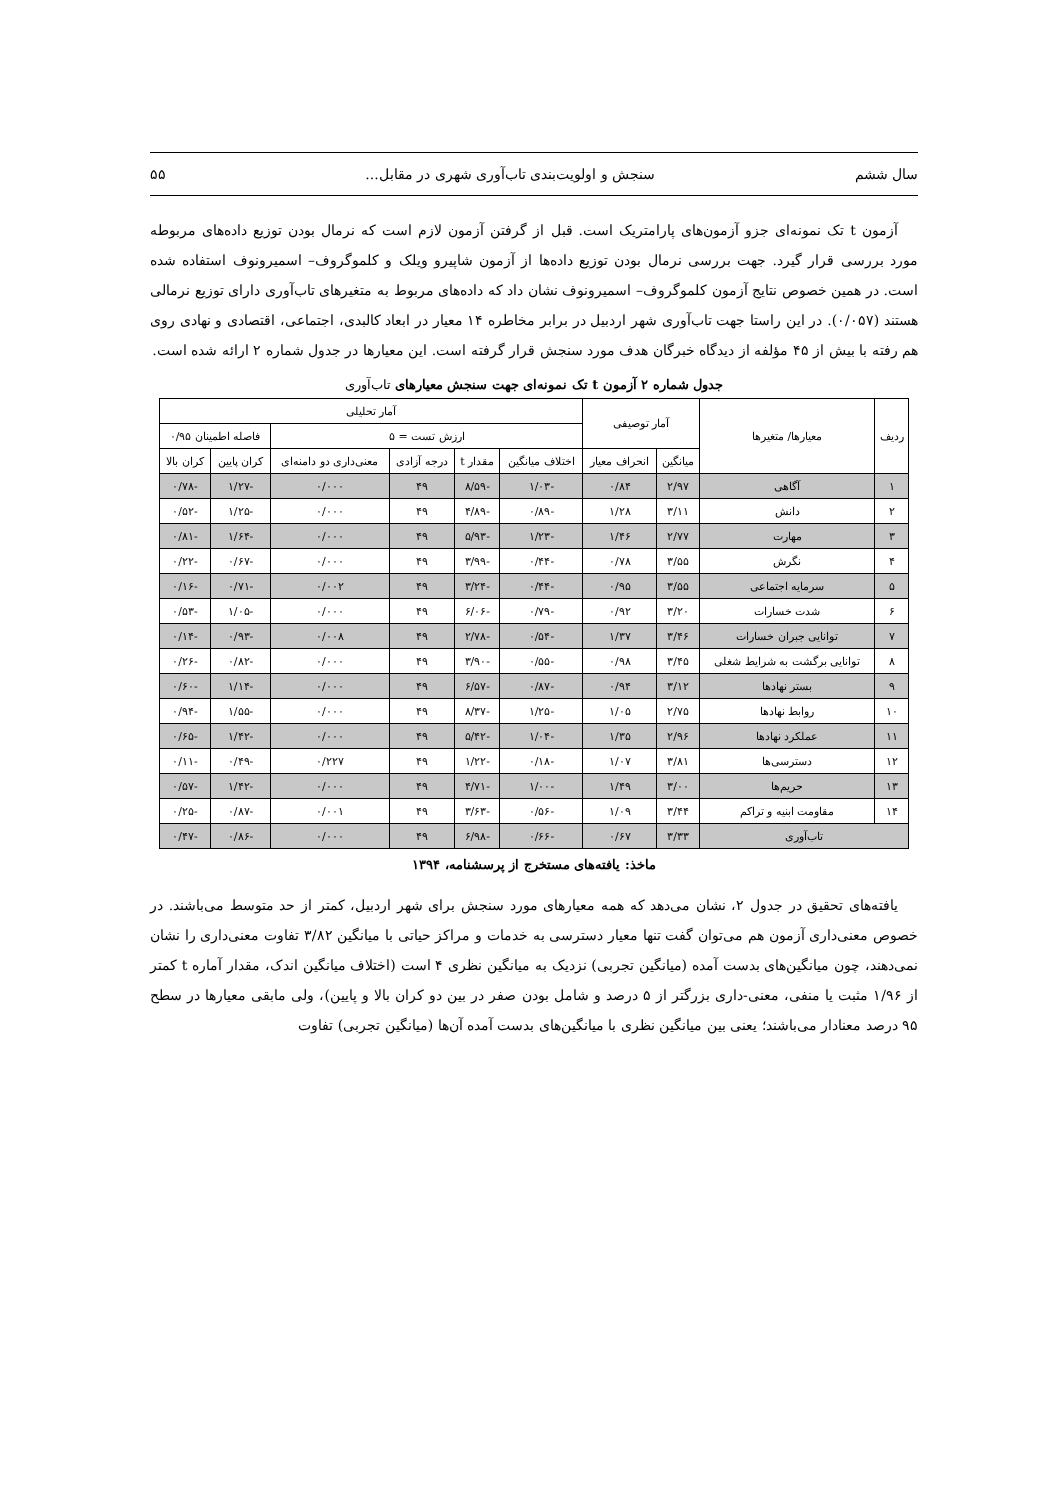سال ششم سنجش و اولویت‌بندی تاب‌آوری شهری در مقابل... ۵۵
آزمون t تک نمونه‌ای جزو آزمون‌های پارامتریک است. قبل از گرفتن آزمون لازم است که نرمال بودن توزیع داده‌های مربوطه مورد بررسی قرار گیرد. جهت بررسی نرمال بودن توزیع داده‌ها از آزمون شاپیرو ویلک و کلموگروف– اسمیرونوف استفاده شده است. در همین خصوص نتایج آزمون کلموگروف– اسمیرونوف نشان داد که داده‌های مربوط به متغیرهای تاب‌آوری دارای توزیع نرمالی هستند (۰/۰۵۷). در این راستا جهت تاب‌آوری شهر اردبیل در برابر مخاطره ۱۴ معیار در ابعاد کالبدی، اجتماعی، اقتصادی و نهادی روی هم رفته با بیش از ۴۵ مؤلفه از دیدگاه خبرگان هدف مورد سنجش قرار گرفته است. این معیارها در جدول شماره ۲ ارائه شده است.
جدول شماره ۲ آزمون t تک نمونه‌ای جهت سنجش معیارهای تاب‌آوری
| ردیف | معیارها/ متغیرها | آمار توصیفی | | آمار تحلیلی | | | | | |
| --- | --- | --- | --- | --- | --- | --- | --- | --- | --- |
| | | | | ارزش تست = ۵ | | | | فاصله اطمینان ۰/۹۵ | |
| | | میانگین | انحراف معیار | اختلاف میانگین | مقدار t | درجه آزادی | معنی‌داری دو دامنه‌ای | کران پایین | کران بالا |
| ۱ | آگاهی | ۲/۹۷ | ۰/۸۴ | -۱/۰۳ | -۸/۵۹ | ۴۹ | ۰/۰۰۰ | -۱/۲۷ | -۰/۷۸ |
| ۲ | دانش | ۳/۱۱ | ۱/۲۸ | -۰/۸۹ | -۴/۸۹ | ۴۹ | ۰/۰۰۰ | -۱/۲۵ | -۰/۵۲ |
| ۳ | مهارت | ۲/۷۷ | ۱/۴۶ | -۱/۲۳ | -۵/۹۳ | ۴۹ | ۰/۰۰۰ | -۱/۶۴ | -۰/۸۱ |
| ۴ | نگرش | ۳/۵۵ | ۰/۷۸ | -۰/۴۴ | -۳/۹۹ | ۴۹ | ۰/۰۰۰ | -۰/۶۷ | -۰/۲۲ |
| ۵ | سرمایه اجتماعی | ۳/۵۵ | ۰/۹۵ | -۰/۴۴ | -۳/۲۴ | ۴۹ | ۰/۰۰۲ | -۰/۷۱ | -۰/۱۶ |
| ۶ | شدت خسارات | ۳/۲۰ | ۰/۹۲ | -۰/۷۹ | -۶/۰۶ | ۴۹ | ۰/۰۰۰ | -۱/۰۵ | -۰/۵۳ |
| ۷ | توانایی جبران خسارات | ۳/۴۶ | ۱/۳۷ | -۰/۵۴ | -۲/۷۸ | ۴۹ | ۰/۰۰۸ | -۰/۹۳ | -۰/۱۴ |
| ۸ | توانایی برگشت به شرایط شغلی | ۳/۴۵ | ۰/۹۸ | -۰/۵۵ | -۳/۹۰ | ۴۹ | ۰/۰۰۰ | -۰/۸۲ | -۰/۲۶ |
| ۹ | بستر نهادها | ۳/۱۲ | ۰/۹۴ | -۰/۸۷ | -۶/۵۷ | ۴۹ | ۰/۰۰۰ | -۱/۱۴ | -۰/۶۰ |
| ۱۰ | روابط نهادها | ۲/۷۵ | ۱/۰۵ | -۱/۲۵ | -۸/۳۷ | ۴۹ | ۰/۰۰۰ | -۱/۵۵ | -۰/۹۴ |
| ۱۱ | عملکرد نهادها | ۲/۹۶ | ۱/۳۵ | -۱/۰۴ | -۵/۴۲ | ۴۹ | ۰/۰۰۰ | -۱/۴۲ | -۰/۶۵ |
| ۱۲ | دسترسی‌ها | ۳/۸۱ | ۱/۰۷ | -۰/۱۸ | -۱/۲۲ | ۴۹ | ۰/۲۲۷ | -۰/۴۹ | -۰/۱۱ |
| ۱۳ | حریم‌ها | ۳/۰۰ | ۱/۴۹ | -۱/۰۰ | -۴/۷۱ | ۴۹ | ۰/۰۰۰ | -۱/۴۲ | -۰/۵۷ |
| ۱۴ | مقاومت ابنیه و تراکم | ۳/۴۴ | ۱/۰۹ | -۰/۵۶ | -۳/۶۳ | ۴۹ | ۰/۰۰۱ | -۰/۸۷ | -۰/۲۵ |
| تاب‌آوری | | ۳/۳۳ | ۰/۶۷ | -۰/۶۶ | -۶/۹۸ | ۴۹ | ۰/۰۰۰ | -۰/۸۶ | -۰/۴۷ |
ماخذ: یافته‌های مستخرج از پرسشنامه، ۱۳۹۴
یافته‌های تحقیق در جدول ۲، نشان می‌دهد که همه معیارهای مورد سنجش برای شهر اردبیل، کمتر از حد متوسط می‌باشند. در خصوص معنی‌داری آزمون هم می‌توان گفت تنها معیار دسترسی به خدمات و مراکز حیاتی با میانگین ۳/۸۲ تفاوت معنی‌داری را نشان نمی‌دهند، چون میانگین‌های بدست آمده (میانگین تجربی) نزدیک به میانگین نظری ۴ است (اختلاف میانگین اندک، مقدار آماره t کمتر از ۱/۹۶ مثبت یا منفی، معنی-داری بزرگتر از ۵ درصد و شامل بودن صفر در بین دو کران بالا و پایین)، ولی مابقی معیارها در سطح ۹۵ درصد معنادار می‌باشند؛ یعنی بین میانگین نظری با میانگین‌های بدست آمده آن‌ها (میانگین تجربی) تفاوت